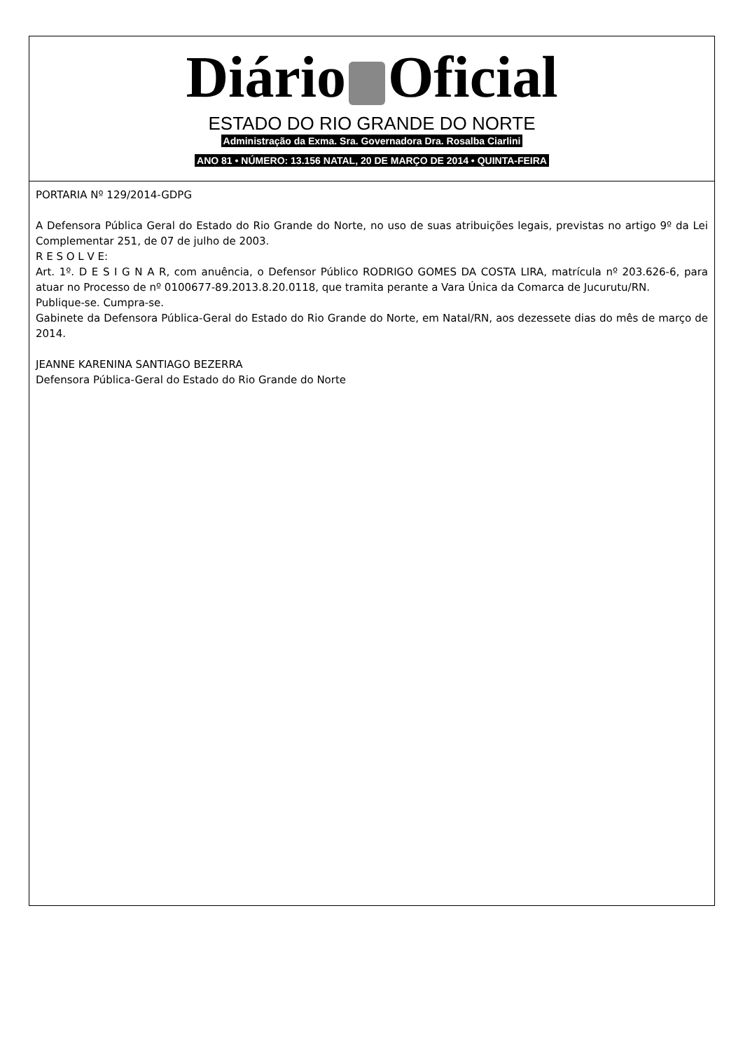Diário Oficial
ESTADO DO RIO GRANDE DO NORTE
Administração da Exma. Sra. Governadora Dra. Rosalba Ciarlini
ANO 81 • NÚMERO: 13.156 NATAL, 20 DE MARÇO DE 2014 • QUINTA-FEIRA
PORTARIA Nº 129/2014-GDPG
A Defensora Pública Geral do Estado do Rio Grande do Norte, no uso de suas atribuições legais, previstas no artigo 9º da Lei Complementar 251, de 07 de julho de 2003.
R E S O L V E:
Art. 1º. D E S I G N A R, com anuência, o Defensor Público RODRIGO GOMES DA COSTA LIRA, matrícula nº 203.626-6, para atuar no Processo de nº 0100677-89.2013.8.20.0118, que tramita perante a Vara Única da Comarca de Jucurutu/RN.
Publique-se. Cumpra-se.
Gabinete da Defensora Pública-Geral do Estado do Rio Grande do Norte, em Natal/RN, aos dezessete dias do mês de março de 2014.
JEANNE KARENINA SANTIAGO BEZERRA
Defensora Pública-Geral do Estado do Rio Grande do Norte